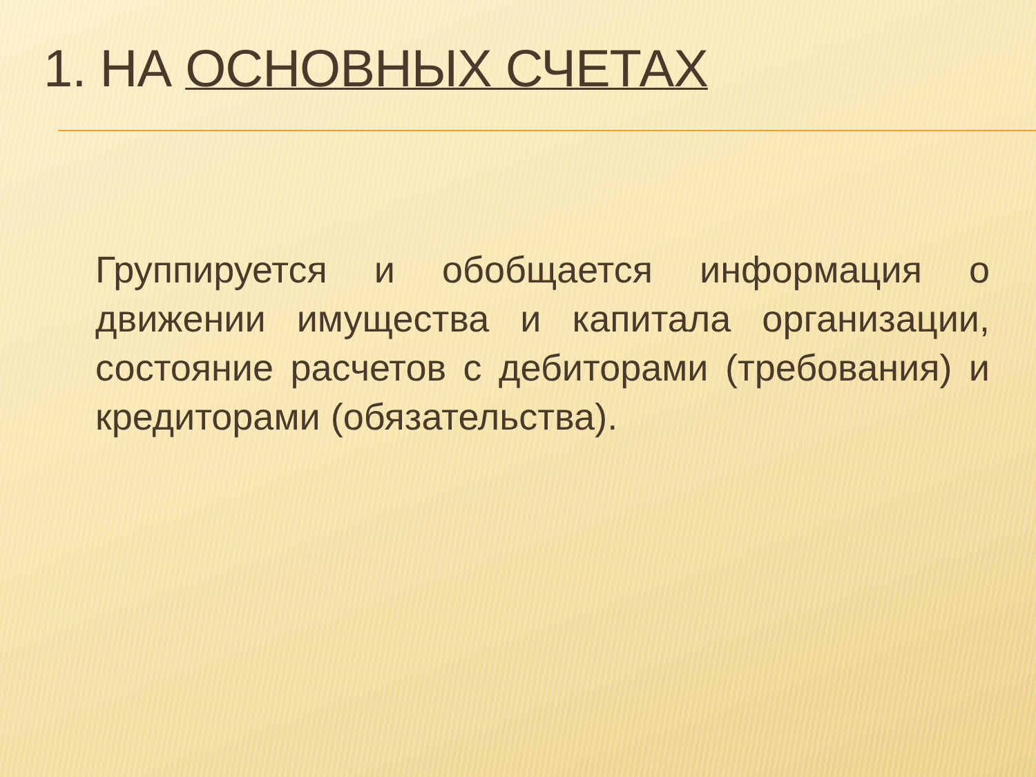1. НА ОСНОВНЫХ СЧЕТАХ
Группируется и обобщается информация о движении имущества и капитала организации, состояние расчетов с дебиторами (требования) и кредиторами (обязательства).